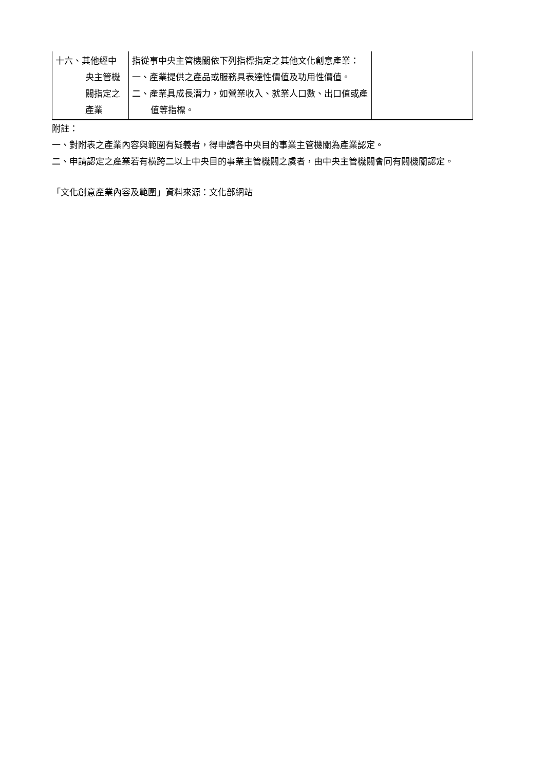| 十六、其他經中 央主管機 關指定之 產業 | 指從事中央主管機關依下列指標指定之其他文化創意產業： 一、產業提供之產品或服務具表達性價值及功用性價值。 二、產業具成長潛力，如營業收入、就業人口數、出口值或產值等指標。 | |
附註：
一、對附表之產業內容與範圍有疑義者，得申請各中央目的事業主管機關為產業認定。
二、申請認定之產業若有橫跨二以上中央目的事業主管機關之虞者，由中央主管機關會同有關機關認定。
「文化創意產業內容及範圍」資料來源：文化部網站